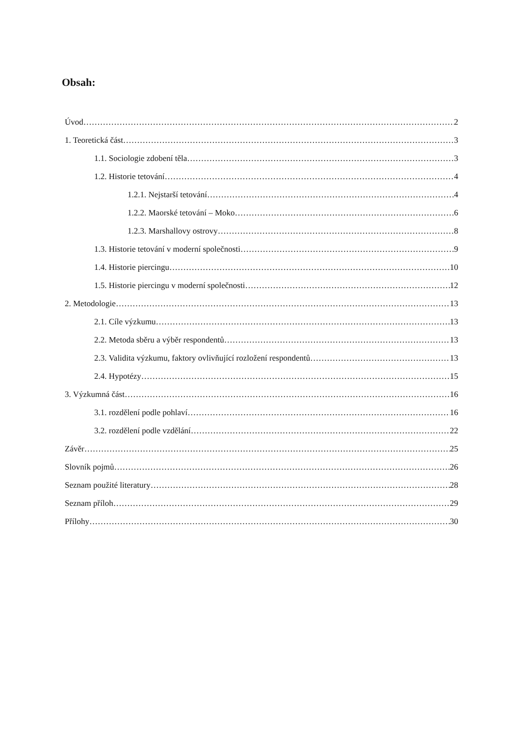Obsah:
Úvod 2
1. Teoretická část 3
1.1. Sociologie zdobení těla 3
1.2. Historie tetování 4
1.2.1. Nejstarší tetování 4
1.2.2. Maorské tetování – Moko 6
1.2.3. Marshallovy ostrovy 8
1.3. Historie tetování v moderní společnosti 9
1.4. Historie piercingu 10
1.5. Historie piercingu v moderní společnosti 12
2. Metodologie 13
2.1. Cíle výzkumu 13
2.2. Metoda sběru a výběr respondentů 13
2.3. Validita výzkumu, faktory ovlivňující rozložení respondentů 13
2.4. Hypotézy 15
3. Výzkumná část 16
3.1. rozdělení podle pohlaví 16
3.2. rozdělení podle vzdělání 22
Závěr 25
Slovník pojmů 26
Seznam použité literatury 28
Seznam příloh 29
Přílohy 30